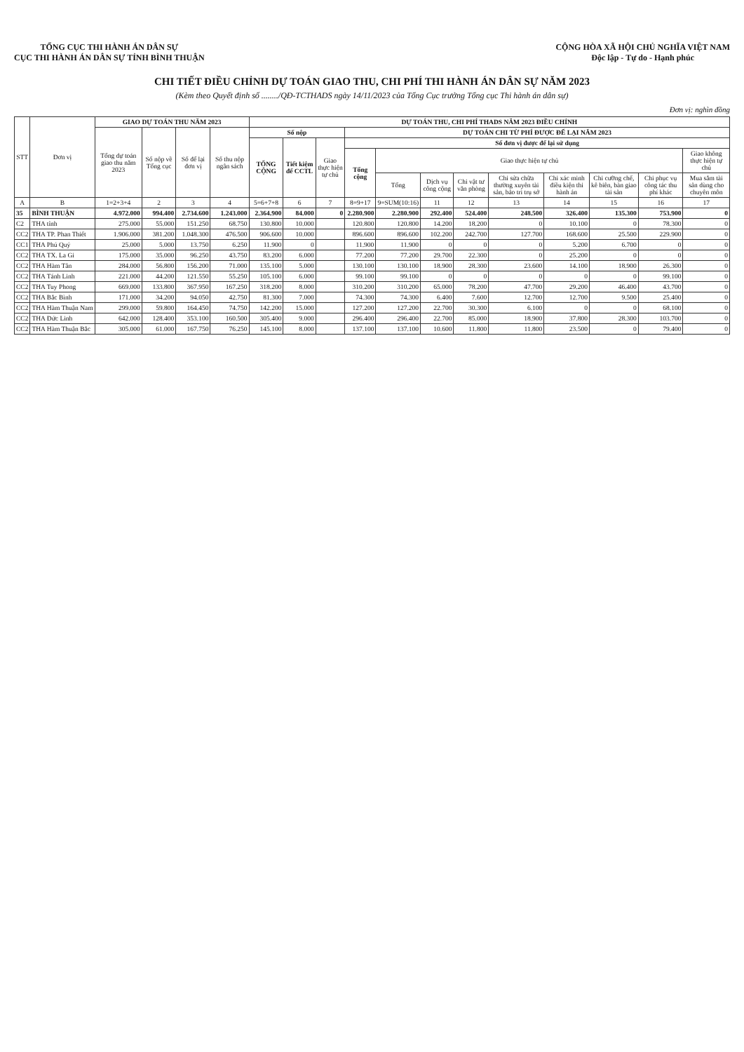TỔNG CỤC THI HÀNH ÁN DÂN SỰ
CỤC THI HÀNH ÁN DÂN SỰ TỈNH BÌNH THUẬN
CỘNG HÒA XÃ HỘI CHỦ NGHĨA VIỆT NAM
Độc lập - Tự do - Hạnh phúc
CHI TIẾT ĐIỀU CHỈNH DỰ TOÁN GIAO THU, CHI PHÍ THI HÀNH ÁN DÂN SỰ NĂM 2023
(Kèm theo Quyết định số ......../QĐ-TCTHADS ngày 14/11/2023 của Tổng Cục trưởng Tổng cục Thi hành án dân sự)
Đơn vị: nghìn đồng
| STT | Đơn vị | GIAO DỰ TOÁN THU NĂM 2023 | | | | DỰ TOÁN THU, CHI PHÍ THADS NĂM 2023 ĐIỀU CHỈNH | | | | | | | | | | | |
| --- | --- | --- | --- | --- | --- | --- | --- | --- | --- | --- | --- | --- | --- | --- | --- | --- | --- |
| | | Tổng dự toán giao thu năm 2023 | Số nộp về Tổng cục | Số để lại đơn vị | Số thu nộp ngân sách | Số nộp | | | DỰ TOÁN CHI TỪ PHÍ ĐƯỢC ĐỂ LẠI NĂM 2023 | | | | | | | | |
| | | | | | | TỔNG CỘNG | Tiết kiệm để CCTL | Giao thực hiện tự chủ | Số đơn vị được để lại sử dụng | | | | | | | | |
| | | | | | | | | | Tổng cộng | Giao thực hiện tự chủ | | | | | | | Giao không thực hiện tự chủ |
| | | | | | | | | | | Tổng | Dịch vụ công cộng | Chi vật tư văn phòng | Chi sửa chữa thường xuyên tài sản, bảo trì trụ sở | Chi xác minh điều kiện thi hành án | Chi cưỡng chế, kê biên, bàn giao tài sản | Chi phục vụ công tác thu phí khác | Mua sắm tài sản dùng cho chuyên môn |
| A | B | 1=2+3+4 | 2 | 3 | 4 | 5=6+7+8 | 6 | 7 | 8=9+17 | 9=SUM(10:16) | 11 | 12 | 13 | 14 | 15 | 16 | 17 |
| 35 | BÌNH THUẬN | 4.972.000 | 994.400 | 2.734.600 | 1.243.000 | 2.364.900 | 84.000 | 0 | 2.280.900 | 2.280.900 | 292.400 | 524.400 | 248.500 | 326.400 | 135.300 | 753.900 | 0 |
| C2 | THA tỉnh | 275.000 | 55.000 | 151.250 | 68.750 | 130.800 | 10.000 | | 120.800 | 120.800 | 14.200 | 18.200 | 0 | 10.100 | 0 | 78.300 | 0 |
| CC2 | THA TP. Phan Thiết | 1.906.000 | 381.200 | 1.048.300 | 476.500 | 906.600 | 10.000 | | 896.600 | 896.600 | 102.200 | 242.700 | 127.700 | 168.600 | 25.500 | 229.900 | 0 |
| CC1 | THA Phú Quý | 25.000 | 5.000 | 13.750 | 6.250 | 11.900 | 0 | | 11.900 | 11.900 | 0 | 0 | 0 | 5.200 | 6.700 | 0 | 0 |
| CC2 | THA TX. La Gi | 175.000 | 35.000 | 96.250 | 43.750 | 83.200 | 6.000 | | 77.200 | 77.200 | 29.700 | 22.300 | 0 | 25.200 | 0 | 0 | 0 |
| CC2 | THA Hàm Tân | 284.000 | 56.800 | 156.200 | 71.000 | 135.100 | 5.000 | | 130.100 | 130.100 | 18.900 | 28.300 | 23.600 | 14.100 | 18.900 | 26.300 | 0 |
| CC2 | THA Tánh Linh | 221.000 | 44.200 | 121.550 | 55.250 | 105.100 | 6.000 | | 99.100 | 99.100 | 0 | 0 | 0 | 0 | 0 | 99.100 | 0 |
| CC2 | THA Tuy Phong | 669.000 | 133.800 | 367.950 | 167.250 | 318.200 | 8.000 | | 310.200 | 310.200 | 65.000 | 78.200 | 47.700 | 29.200 | 46.400 | 43.700 | 0 |
| CC2 | THA Bắc Bình | 171.000 | 34.200 | 94.050 | 42.750 | 81.300 | 7.000 | | 74.300 | 74.300 | 6.400 | 7.600 | 12.700 | 12.700 | 9.500 | 25.400 | 0 |
| CC2 | THA Hàm Thuận Nam | 299.000 | 59.800 | 164.450 | 74.750 | 142.200 | 15.000 | | 127.200 | 127.200 | 22.700 | 30.300 | 6.100 | 0 | 0 | 68.100 | 0 |
| CC2 | THA Đức Linh | 642.000 | 128.400 | 353.100 | 160.500 | 305.400 | 9.000 | | 296.400 | 296.400 | 22.700 | 85.000 | 18.900 | 37.800 | 28.300 | 103.700 | 0 |
| CC2 | THA Hàm Thuận Bắc | 305.000 | 61.000 | 167.750 | 76.250 | 145.100 | 8.000 | | 137.100 | 137.100 | 10.600 | 11.800 | 11.800 | 23.500 | 0 | 79.400 | 0 |